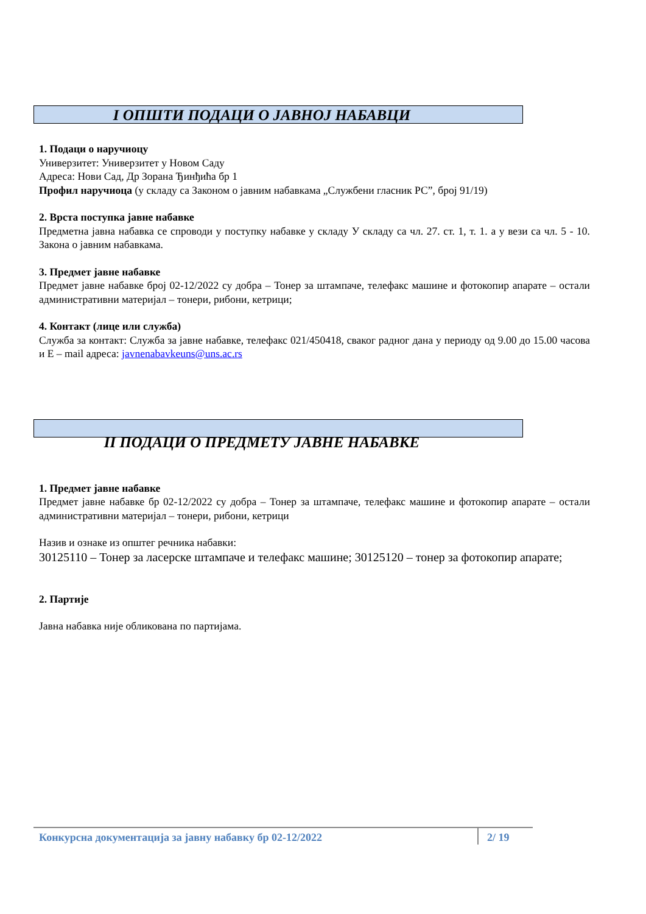I ОПШТИ ПОДАЦИ О ЈАВНОЈ НАБАВЦИ
1. Подаци о наручиоцу
Универзитет: Универзитет у Новом Саду
Адреса: Нови Сад, Др Зорана Ђинђића бр 1
Профил наручиоца (у складу са Законом о јавним набавкама „Службени гласник РС”, број 91/19)
2. Врста поступка јавне набавке
Предметна јавна набавка се спроводи у поступку набавке у складу У складу са чл. 27. ст. 1, т. 1. а у вези са чл. 5 - 10. Закона о јавним набавкама.
3. Предмет јавне набавке
Предмет јавне набавке број 02-12/2022 су добра – Тонер за штампаче, телефакс машине и фотокопир апарате – остали административни материјал – тонери, рибони, кетрици;
4. Контакт (лице или служба)
Служба за контакт: Служба за јавне набавке, телефакс 021/450418, сваког радног дана у периоду од 9.00 до 15.00 часова и Е – mail адреса: javnenabavkeuns@uns.ac.rs
II ПОДАЦИ О ПРЕДМЕТУ ЈАВНЕ НАБАВКЕ
1. Предмет јавне набавке
Предмет јавне набавке бр 02-12/2022 су добра – Тонер за штампаче, телефакс машине и фотокопир апарате – остали административни материјал – тонери, рибони, кетрици
Назив и ознаке из општег речника набавки:
30125110 – Тонер за ласерске штампаче и телефакс машине; 30125120 – тонер за фотокопир апарате;
2. Партије
Јавна набавка није обликована по партијама.
Конкурсна документација за јавну набавку бр 02-12/2022 2/ 19